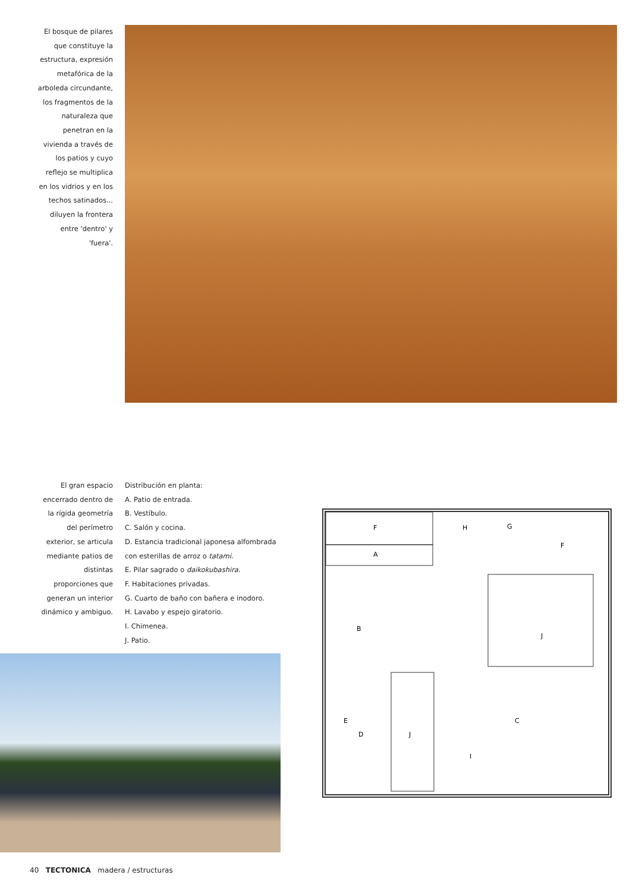El bosque de pilares
que constituye la
estructura, expresión
metafórica de la
arboleda circundante,
los fragmentos de la
naturaleza que
penetran en la
vivienda a través de
los patios y cuyo
reflejo se multiplica
en los vidrios y en los
techos satinados...
diluyen la frontera
entre 'dentro' y
'fuera'.
El gran espacio
encerrado dentro de
la rígida geometría
del perímetro
exterior, se articula
mediante patios de
distintas
proporciones que
generan un interior
dinámico y ambiguo.
Distribución en planta:
A. Patio de entrada.
B. Vestíbulo.
C. Salón y cocina.
D. Estancia tradicional japonesa alfombrada
con esterillas de arroz o tatami.
E. Pilar sagrado o daikokubashira.
F. Habitaciones privadas.
G. Cuarto de baño con bañera e inodoro.
H. Lavabo y espejo giratorio.
I. Chimenea.
J. Patio.
F
H
G
F
A
B
J
E
D
J
C
I
40 TECTONICA madera / estructuras